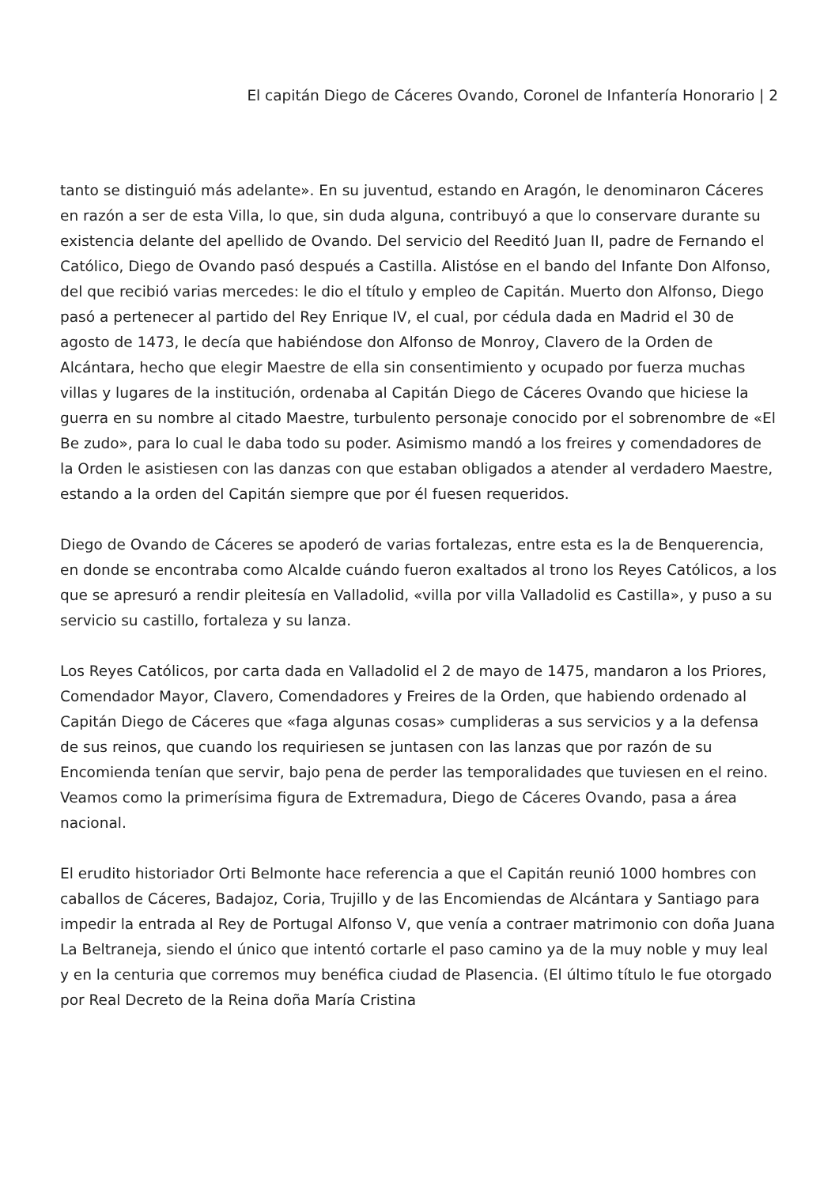El capitán Diego de Cáceres Ovando, Coronel de Infantería Honorario | 2
tanto se distinguió más adelante». En su juventud, estando en Aragón, le denominaron Cáceres en razón a ser de esta Villa, lo que, sin duda alguna, contribuyó a que lo conservare durante su existencia delante del apellido de Ovando. Del servicio del Reeditó Juan II, padre de Fernando el Católico, Diego de Ovando pasó después a Castilla. Alistóse en el bando del Infante Don Alfonso, del que recibió varias mercedes: le dio el título y empleo de Capitán. Muerto don Alfonso, Diego pasó a pertenecer al partido del Rey Enrique IV, el cual, por cédula dada en Madrid el 30 de agosto de 1473, le decía que habiéndose don Alfonso de Monroy, Clavero de la Orden de Alcántara, hecho que elegir Maestre de ella sin consentimiento y ocupado por fuerza muchas villas y lugares de la institución, ordenaba al Capitán Diego de Cáceres Ovando que hiciese la guerra en su nombre al citado Maestre, turbulento personaje conocido por el sobrenombre de «El Be zudo», para lo cual le daba todo su poder. Asimismo mandó a los freires y comendadores de la Orden le asistiesen con las danzas con que estaban obligados a atender al verdadero Maestre, estando a la orden del Capitán siempre que por él fuesen requeridos.
Diego de Ovando de Cáceres se apoderó de varias fortalezas, entre esta es la de Benquerencia, en donde se encontraba como Alcalde cuándo fueron exaltados al trono los Reyes Católicos, a los que se apresuró a rendir pleitesía en Valladolid, «villa por villa Valladolid es Castilla», y puso a su servicio su castillo, fortaleza y su lanza.
Los Reyes Católicos, por carta dada en Valladolid el 2 de mayo de 1475, mandaron a los Priores, Comendador Mayor, Clavero, Comendadores y Freires de la Orden, que habiendo ordenado al Capitán Diego de Cáceres que «faga algunas cosas» cumplideras a sus servicios y a la defensa de sus reinos, que cuando los requiriesen se juntasen con las lanzas que por razón de su Encomienda tenían que servir, bajo pena de perder las temporalidades que tuviesen en el reino. Veamos como la primerísima figura de Extremadura, Diego de Cáceres Ovando, pasa a área nacional.
El erudito historiador Orti Belmonte hace referencia a que el Capitán reunió 1000 hombres con caballos de Cáceres, Badajoz, Coria, Trujillo y de las Encomiendas de Alcántara y Santiago para impedir la entrada al Rey de Portugal Alfonso V, que venía a contraer matrimonio con doña Juana La Beltraneja, siendo el único que intentó cortarle el paso camino ya de la muy noble y muy leal y en la centuria que corremos muy benéfica ciudad de Plasencia. (El último título le fue otorgado por Real Decreto de la Reina doña María Cristina